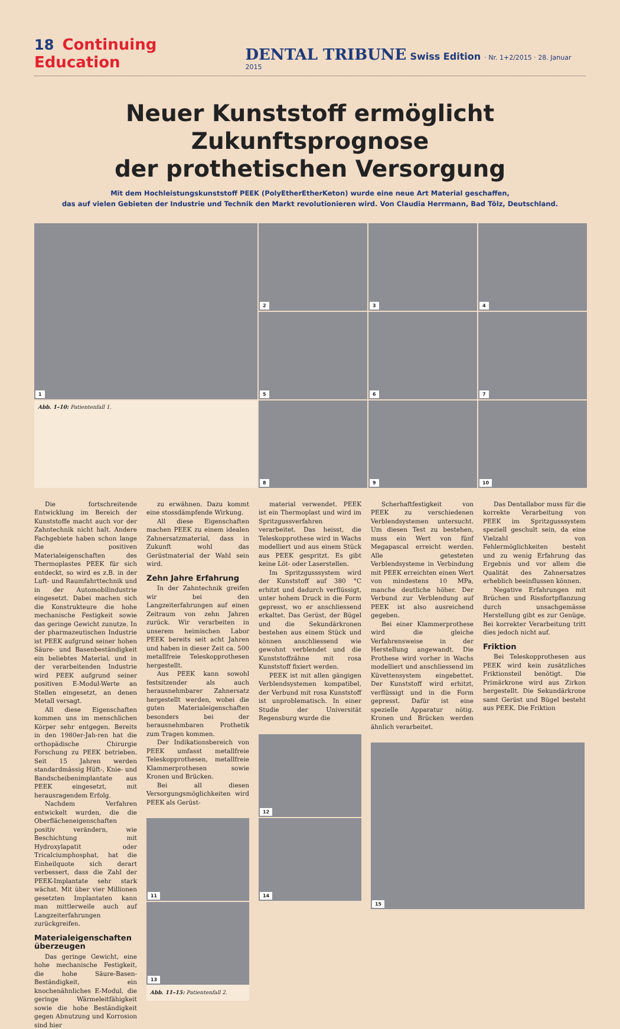18 Continuing Education
DENTAL TRIBUNE Swiss Edition · Nr. 1+2/2015 · 28. Januar 2015
Neuer Kunststoff ermöglicht Zukunftsprognose
der prothetischen Versorgung
Mit dem Hochleistungskunststoff PEEK (PolyEtherEtherKeton) wurde eine neue Art Material geschaffen,
das auf vielen Gebieten der Industrie und Technik den Markt revolutionieren wird. Von Claudia Herrmann, Bad Tölz, Deutschland.
1
2
3
4
5
6
7
Abb. 1–10: Patientenfall 1.
8
9
10
Die fortschreitende Entwicklung im Bereich der Kunststoffe macht auch vor der Zahntechnik nicht halt. Andere Fachgebiete haben schon lange die positiven Materialeigenschaften des Thermoplastes PEEK für sich entdeckt, so wird es z.B. in der Luft- und Raumfahrttechnik und in der Automobilindustrie eingesetzt. Dabei machen sich die Konstrukteure die hohe mechanische Festigkeit sowie das geringe Gewicht zunutze. In der pharmazeutischen Industrie ist PEEK aufgrund seiner hohen Säure- und Basenbeständigkeit ein beliebtes Material, und in der verarbeitenden Industrie wird PEEK aufgrund seiner positiven E-Modul-Werte an Stellen eingesetzt, an denen Metall versagt.
All diese Eigenschaften kommen uns im menschlichen Körper sehr entgegen. Bereits in den 1980er-Jah-ren hat die orthopädische Chirurgie Forschung zu PEEK betrieben. Seit 15 Jahren werden standardmässig Hüft-, Knie- und Bandscheibenimplantate aus PEEK eingesetzt, mit herausragendem Erfolg.
Nachdem Verfahren entwickelt wurden, die die Oberflächeneigenschaften positiv verändern, wie Beschichtung mit Hydroxylapatit oder Tricalciumphosphat, hat die Einheilquote sich derart verbessert, dass die Zahl der PEEK-Implantate sehr stark wächst. Mit über vier Millionen gesetzten Implantaten kann man mittlerweile auch auf Langzeiterfahrungen zurückgreifen.
Materialeigenschaften überzeugen
Das geringe Gewicht, eine hohe mechanische Festigkeit, die hohe Säure-Basen-Beständigkeit, ein knochenähnliches E-Modul, die geringe Wärmeleitfähigkeit sowie die hohe Beständigkeit gegen Abnutzung und Korrosion sind hier
zu erwähnen. Dazu kommt eine stossdämpfende Wirkung.
All diese Eigenschaften machen PEEK zu einem idealen Zahnersatzmaterial, dass in Zukunft wohl das Gerüstmaterial der Wahl sein wird.
Zehn Jahre Erfahrung
In der Zahntechnik greifen wir bei den Langzeiterfahrungen auf einen Zeitraum von zehn Jahren zurück. Wir verarbeiten in unserem heimischen Labor PEEK bereits seit acht Jahren und haben in dieser Zeit ca. 500 metallfreie Teleskopprothesen hergestellt.
Aus PEEK kann sowohl festsitzender als auch herausnehmbarer Zahnersatz hergestellt werden, wobei die guten Materialeigenschaften besonders bei der herausnehmbaren Prothetik zum Tragen kommen.
Der Indikationsbereich von PEEK umfasst metallfreie Teleskopprothesen, metallfreie Klammerprothesen sowie Kronen und Brücken.
Bei all diesen Versorgungsmöglichkeiten wird PEEK als Gerüst-
11
13
Abb. 11–15: Patientenfall 2.
material verwendet. PEEK ist ein Thermoplast und wird im Spritzgussverfahren verarbeitet. Das heisst, die Teleskopprothese wird in Wachs modelliert und aus einem Stück aus PEEK gespritzt. Es gibt keine Löt- oder Laserstellen.
Im Spritzgusssystem wird der Kunststoff auf 380 °C erhitzt und dadurch verflüssigt, unter hohem Druck in die Form gepresst, wo er anschliessend erkaltet. Das Gerüst, der Bügel und die Sekundärkronen bestehen aus einem Stück und können anschliessend wie gewohnt verblendet und die Kunststoffzähne mit rosa Kunststoff fixiert werden.
PEEK ist mit allen gängigen Verblendsystemen kompatibel, der Verbund mit rosa Kunststoff ist unproblematisch. In einer Studie der Universität Regensburg wurde die
12
14
Scherhaftfestigkeit von PEEK zu verschiedenen Verblendsystemen untersucht. Um diesen Test zu bestehen, muss ein Wert von fünf Megapascal erreicht werden. Alle getesteten Verblendsysteme in Verbindung mit PEEK erreichten einen Wert von mindestens 10 MPa, manche deutliche höher. Der Verbund zur Verblendung auf PEEK ist also ausreichend gegeben.
Bei einer Klammerprothese wird die gleiche Verfahrensweise in der Herstellung angewandt. Die Prothese wird vorher in Wachs modelliert und anschliessend im Küvettensystem eingebettet. Der Kunststoff wird erhitzt, verflüssigt und in die Form gepresst. Dafür ist eine spezielle Apparatur nötig. Kronen und Brücken werden ähnlich verarbeitet.
15
Das Dentallabor muss für die korrekte Verarbeitung von PEEK im Spritzgusssystem speziell geschult sein, da eine Vielzahl von Fehlermöglichkeiten besteht und zu wenig Erfahrung das Ergebnis und vor allem die Qualität des Zahnersatzes erheblich beeinflussen können.
Negative Erfahrungen mit Brüchen und Rissfortpflanzung durch unsachgemässe Herstellung gibt es zur Genüge. Bei korrekter Verarbeitung tritt dies jedoch nicht auf.
Friktion
Bei Teleskopprothesen aus PEEK wird kein zusätzliches Friktionsteil benötigt. Die Primärkrone wird aus Zirkon hergestellt. Die Sekundärkrone samt Gerüst und Bügel besteht aus PEEK. Die Friktion